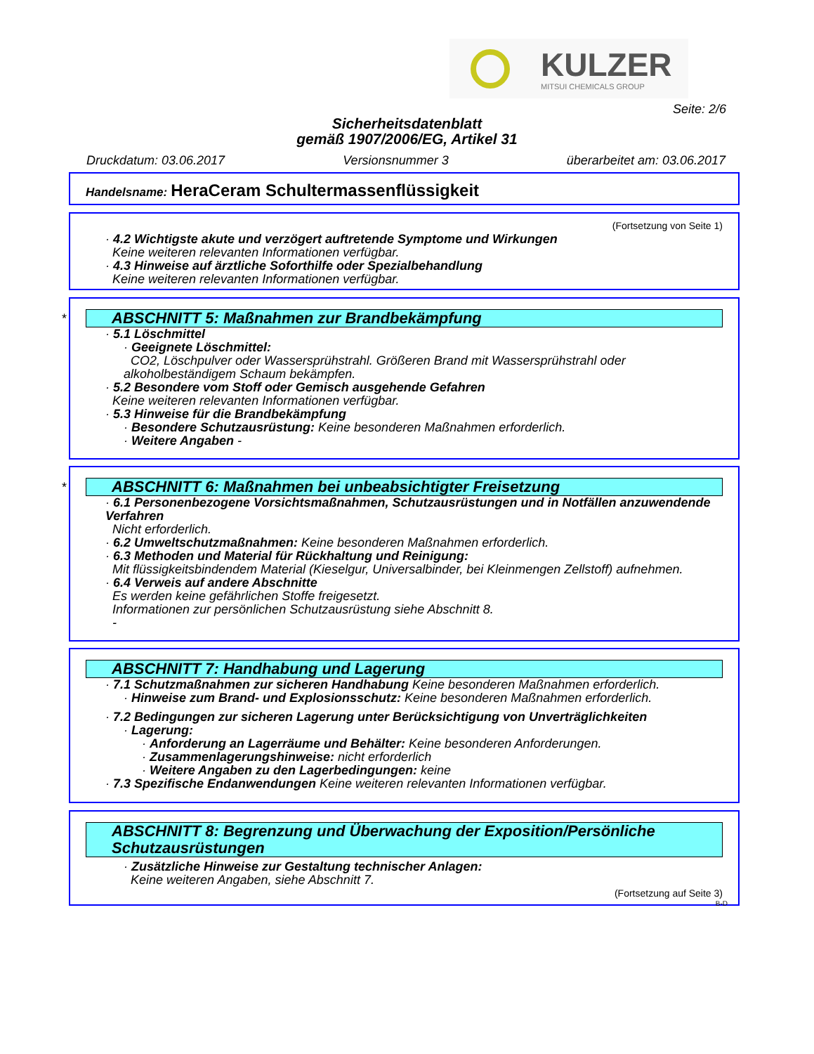KULZER
MITSUI CHEMICALS GROUP
Seite: 2/6
Sicherheitsdatenblatt
gemäß 1907/2006/EG, Artikel 31
Druckdatum: 03.06.2017 Versionsnummer 3 überarbeitet am: 03.06.2017
Handelsname: HeraCeram Schultermassenflüssigkeit
(Fortsetzung von Seite 1)
· 4.2 Wichtigste akute und verzögert auftretende Symptome und Wirkungen
Keine weiteren relevanten Informationen verfügbar.
· 4.3 Hinweise auf ärztliche Soforthilfe oder Spezialbehandlung
Keine weiteren relevanten Informationen verfügbar.
*
ABSCHNITT 5: Maßnahmen zur Brandbekämpfung
· 5.1 Löschmittel
· Geeignete Löschmittel:
CO2, Löschpulver oder Wassersprühstrahl. Größeren Brand mit Wassersprühstrahl oder alkoholbeständigem Schaum bekämpfen.
· 5.2 Besondere vom Stoff oder Gemisch ausgehende Gefahren
Keine weiteren relevanten Informationen verfügbar.
· 5.3 Hinweise für die Brandbekämpfung
· Besondere Schutzausrüstung: Keine besonderen Maßnahmen erforderlich.
· Weitere Angaben -
*
ABSCHNITT 6: Maßnahmen bei unbeabsichtigter Freisetzung
· 6.1 Personenbezogene Vorsichtsmaßnahmen, Schutzausrüstungen und in Notfällen anzuwendende Verfahren
Nicht erforderlich.
· 6.2 Umweltschutzmaßnahmen: Keine besonderen Maßnahmen erforderlich.
· 6.3 Methoden und Material für Rückhaltung und Reinigung:
Mit flüssigkeitsbindendem Material (Kieselgur, Universalbinder, bei Kleinmengen Zellstoff) aufnehmen.
· 6.4 Verweis auf andere Abschnitte
Es werden keine gefährlichen Stoffe freigesetzt.
Informationen zur persönlichen Schutzausrüstung siehe Abschnitt 8.
-
ABSCHNITT 7: Handhabung und Lagerung
· 7.1 Schutzmaßnahmen zur sicheren Handhabung Keine besonderen Maßnahmen erforderlich.
· Hinweise zum Brand- und Explosionsschutz: Keine besonderen Maßnahmen erforderlich.
· 7.2 Bedingungen zur sicheren Lagerung unter Berücksichtigung von Unverträglichkeiten
· Lagerung:
· Anforderung an Lagerräume und Behälter: Keine besonderen Anforderungen.
· Zusammenlagerungshinweise: nicht erforderlich
· Weitere Angaben zu den Lagerbedingungen: keine
· 7.3 Spezifische Endanwendungen Keine weiteren relevanten Informationen verfügbar.
ABSCHNITT 8: Begrenzung und Überwachung der Exposition/Persönliche Schutzausrüstungen
· Zusätzliche Hinweise zur Gestaltung technischer Anlagen:
Keine weiteren Angaben, siehe Abschnitt 7.
(Fortsetzung auf Seite 3)
B-D